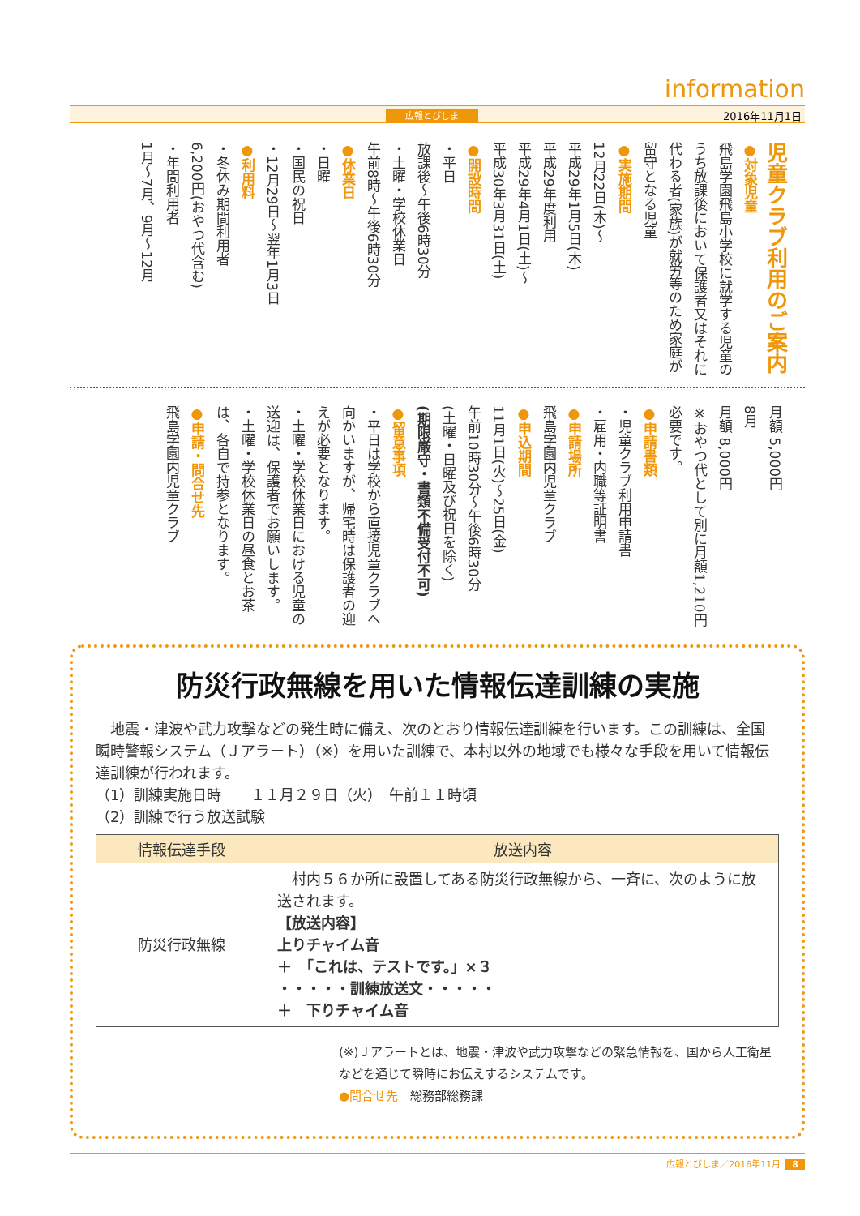information
広報とびしま 2016年11月1日
児童クラブ利用のご案内
●対象児童
飛島学園飛島小学校に就学する児童のうち放課後において保護者又はそれに代わる者(家族)が就労等のため家庭が留守となる児童
●実施期間
12月22日(木)～
平成29年1月5日(木)
平成29年度利用
平成29年4月1日(土)～
平成30年3月31日(土)
●開設時間
・平日
放課後～午後6時30分
・土曜・学校休業日
午前8時～午後6時30分
●休業日
・日曜
・国民の祝日
・12月29日～翌年1月3日
●利用料
・冬休み期間利用者
6,200円(おやつ代含む)
・年間利用者
1月～7月、9月～12月
月額 5,000円
8月
月額 8,000円
※おやつ代として別に月額1,210円必要です。
●申請書類
・児童クラブ利用申請書
・雇用・内職等証明書
●申請場所
飛島学園内児童クラブ
●申込期間
11月1日(火)～25日(金)
午前10時30分～午後6時30分
(土曜・日曜及び祝日を除く)
(期限厳守・書類不備受付不可)
●留意事項
・平日は学校から直接児童クラブへ向かいますが、帰宅時は保護者の迎えが必要となります。
・土曜・学校休業日における児童の送迎は、保護者でお願いします。
・土曜・学校休業日の昼食とお茶は、各自で持参となります。
●申請・問合せ先
飛島学園内児童クラブ
防災行政無線を用いた情報伝達訓練の実施
　地震・津波や武力攻撃などの発生時に備え、次のとおり情報伝達訓練を行います。この訓練は、全国瞬時警報システム（Ｊアラート）（※）を用いた訓練で、本村以外の地域でも様々な手段を用いて情報伝達訓練が行われます。
（1）訓練実施日時　　１１月２９日（火）　午前１１時頃
（2）訓練で行う放送試験
| 情報伝達手段 | 放送内容 |
| --- | --- |
| 防災行政無線 | 村内５６か所に設置してある防災行政無線から、一斉に、次のように放送されます。 【放送内容】 上りチャイム音 ＋ 「これは、テストです。」×３ ・・・・・訓練放送文・・・・・ ＋ 下りチャイム音 |
(※)Ｊアラートとは、地震・津波や武力攻撃などの緊急情報を、国から人工衛星などを通じて瞬時にお伝えするシステムです。
●問合せ先　総務部総務課
広報とびしま／2016年11月 8